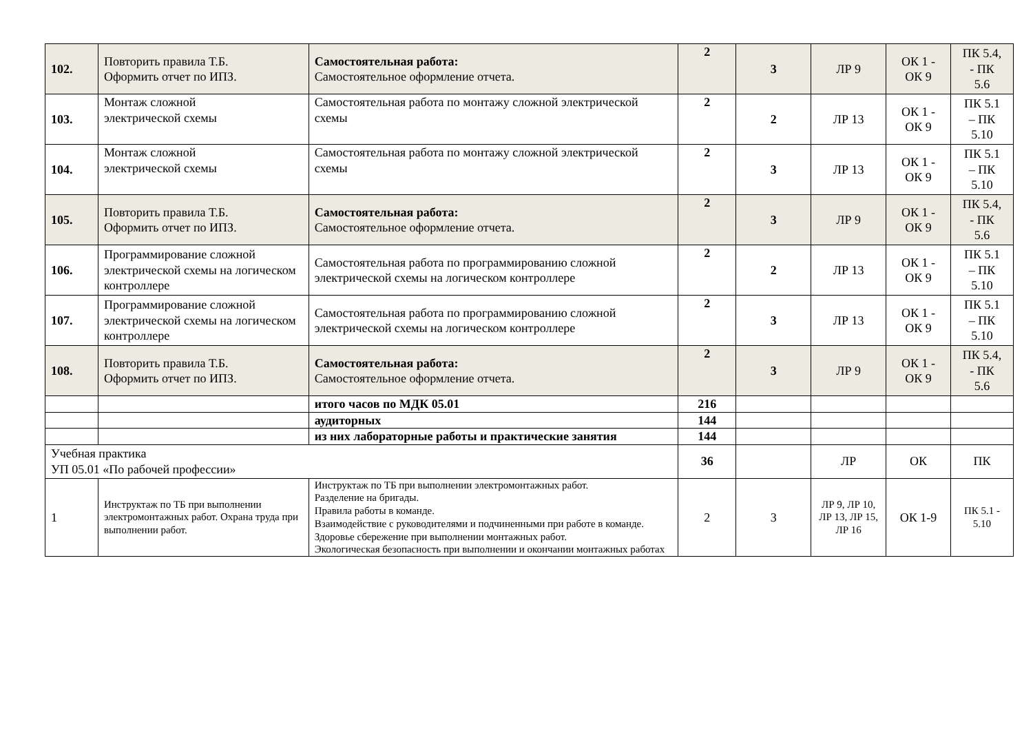| 102. | Повторить правила Т.Б. Оформить отчет по ИПЗ. | Самостоятельная работа: Самостоятельное оформление отчета. | 2 | 3 | ЛР 9 | ОК 1 - ОК 9 | ПК 5.4, - ПК 5.6 |
| 103. | Монтаж сложной электрической схемы | Самостоятельная работа по монтажу сложной электрической схемы | 2 | 2 | ЛР 13 | ОК 1 - ОК 9 | ПК 5.1 – ПК 5.10 |
| 104. | Монтаж сложной электрической схемы | Самостоятельная работа по монтажу сложной электрической схемы | 2 | 3 | ЛР 13 | ОК 1 - ОК 9 | ПК 5.1 – ПК 5.10 |
| 105. | Повторить правила Т.Б. Оформить отчет по ИПЗ. | Самостоятельная работа: Самостоятельное оформление отчета. | 2 | 3 | ЛР 9 | ОК 1 - ОК 9 | ПК 5.4, - ПК 5.6 |
| 106. | Программирование сложной электрической схемы на логическом контроллере | Самостоятельная работа по программированию сложной электрической схемы на логическом контроллере | 2 | 2 | ЛР 13 | ОК 1 - ОК 9 | ПК 5.1 – ПК 5.10 |
| 107. | Программирование сложной электрической схемы на логическом контроллере | Самостоятельная работа по программированию сложной электрической схемы на логическом контроллере | 2 | 3 | ЛР 13 | ОК 1 - ОК 9 | ПК 5.1 – ПК 5.10 |
| 108. | Повторить правила Т.Б. Оформить отчет по ИПЗ. | Самостоятельная работа: Самостоятельное оформление отчета. | 2 | 3 | ЛР 9 | ОК 1 - ОК 9 | ПК 5.4, - ПК 5.6 |
| | | итого часов по МДК 05.01 | 216 | | | | |
| | | аудиторных | 144 | | | | |
| | | из них лабораторные работы и практические занятия | 144 | | | | |
| Учебная практика УП 05.01 «По рабочей профессии» | | | 36 | | ЛР | ОК | ПК |
| 1 | Инструктаж по ТБ при выполнении электромонтажных работ. Охрана труда при выполнении работ. | Инструктаж по ТБ при выполнении электромонтажных работ. Разделение на бригады. Правила работы в команде. Взаимодействие с руководителями и подчиненными при работе в команде. Здоровье сбережение при выполнении монтажных работ. Экологическая безопасность при выполнении и окончании монтажных работах | 2 | 3 | ЛР 9, ЛР 10, ЛР 13, ЛР 15, ЛР 16 | ОК 1-9 | ПК 5.1 - 5.10 |